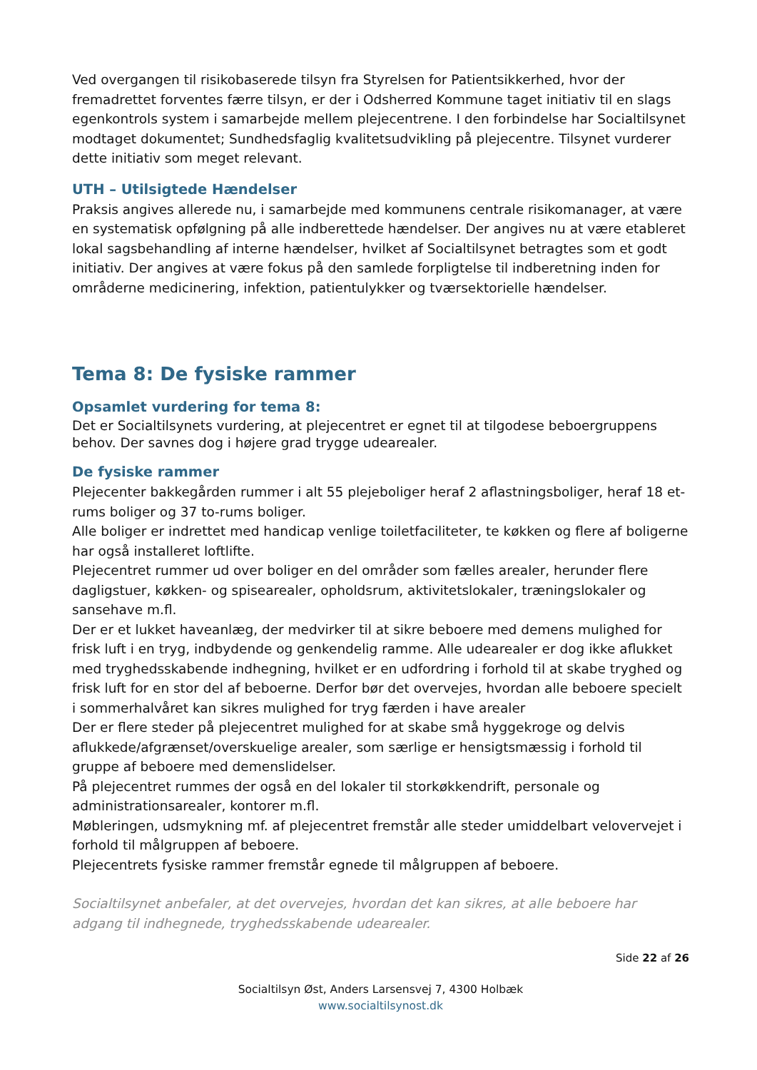Ved overgangen til risikobaserede tilsyn fra Styrelsen for Patientsikkerhed, hvor der fremadrettet forventes færre tilsyn, er der i Odsherred Kommune taget initiativ til en slags egenkontrols system i samarbejde mellem plejecentrene. I den forbindelse har Socialtilsynet modtaget dokumentet; Sundhedsfaglig kvalitetsudvikling på plejecentre. Tilsynet vurderer dette initiativ som meget relevant.
UTH – Utilsigtede Hændelser
Praksis angives allerede nu, i samarbejde med kommunens centrale risikomanager, at være en systematisk opfølgning på alle indberettede hændelser. Der angives nu at være etableret lokal sagsbehandling af interne hændelser, hvilket af Socialtilsynet betragtes som et godt initiativ. Der angives at være fokus på den samlede forpligtelse til indberetning inden for områderne medicinering, infektion, patientulykker og tværsektorielle hændelser.
Tema 8: De fysiske rammer
Opsamlet vurdering for tema 8:
Det er Socialtilsynets vurdering, at plejecentret er egnet til at tilgodese beboergruppens behov. Der savnes dog i højere grad trygge udearealer.
De fysiske rammer
Plejecenter bakkegården rummer i alt 55 plejeboliger heraf 2 aflastningsboliger, heraf 18 et-rums boliger og 37 to-rums boliger.
Alle boliger er indrettet med handicap venlige toiletfaciliteter, te køkken og flere af boligerne har også installeret loftlifte.
Plejecentret rummer ud over boliger en del områder som fælles arealer, herunder flere dagligstuer, køkken- og spisearealer, opholdsrum, aktivitetslokaler, træningslokaler og sansehave m.fl.
Der er et lukket haveanlæg, der medvirker til at sikre beboere med demens mulighed for frisk luft i en tryg, indbydende og genkendelig ramme. Alle udearealer er dog ikke aflukket med tryghedsskabende indhegning, hvilket er en udfordring i forhold til at skabe tryghed og frisk luft for en stor del af beboerne. Derfor bør det overvejes, hvordan alle beboere specielt i sommerhalvåret kan sikres mulighed for tryg færden i have arealer
Der er flere steder på plejecentret mulighed for at skabe små hyggekroge og delvis aflukkede/afgrænset/overskuelige arealer, som særlige er hensigtsmæssig i forhold til gruppe af beboere med demenslidelser.
På plejecentret rummes der også en del lokaler til storkøkkendrift, personale og administrationsarealer, kontorer m.fl.
Møbleringen, udsmykning mf. af plejecentret fremstår alle steder umiddelbart velovervejet i forhold til målgruppen af beboere.
Plejecentrets fysiske rammer fremstår egnede til målgruppen af beboere.
Socialtilsynet anbefaler, at det overvejes, hvordan det kan sikres, at alle beboere har adgang til indhegnede, tryghedsskabende udearealer.
Side 22 af 26
Socialtilsyn Øst, Anders Larsensvej 7, 4300 Holbæk
www.socialtilsynost.dk